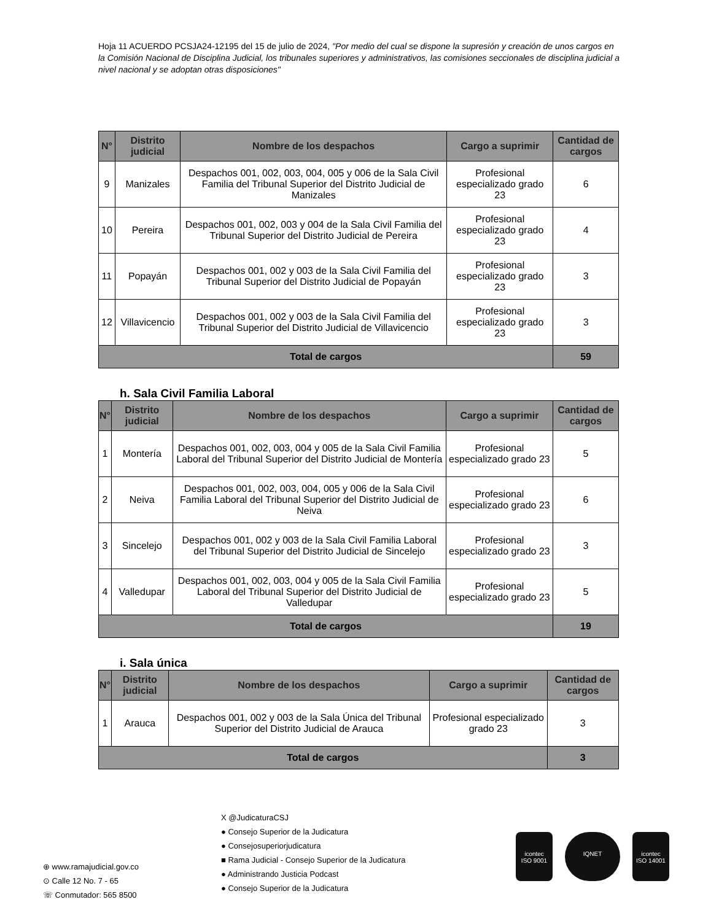Hoja 11 ACUERDO PCSJA24-12195 del 15 de julio de 2024, "Por medio del cual se dispone la supresión y creación de unos cargos en la Comisión Nacional de Disciplina Judicial, los tribunales superiores y administrativos, las comisiones seccionales de disciplina judicial a nivel nacional y se adoptan otras disposiciones"
| N° | Distrito judicial | Nombre de los despachos | Cargo a suprimir | Cantidad de cargos |
| --- | --- | --- | --- | --- |
| 9 | Manizales | Despachos 001, 002, 003, 004, 005 y 006 de la Sala Civil Familia del Tribunal Superior del Distrito Judicial de Manizales | Profesional especializado grado 23 | 6 |
| 10 | Pereira | Despachos 001, 002, 003 y 004 de la Sala Civil Familia del Tribunal Superior del Distrito Judicial de Pereira | Profesional especializado grado 23 | 4 |
| 11 | Popayán | Despachos 001, 002 y 003 de la Sala Civil Familia del Tribunal Superior del Distrito Judicial de Popayán | Profesional especializado grado 23 | 3 |
| 12 | Villavicencio | Despachos 001, 002 y 003 de la Sala Civil Familia del Tribunal Superior del Distrito Judicial de Villavicencio | Profesional especializado grado 23 | 3 |
| Total de cargos | | | | 59 |
h. Sala Civil Familia Laboral
| N° | Distrito judicial | Nombre de los despachos | Cargo a suprimir | Cantidad de cargos |
| --- | --- | --- | --- | --- |
| 1 | Montería | Despachos 001, 002, 003, 004 y 005 de la Sala Civil Familia Laboral del Tribunal Superior del Distrito Judicial de Montería | Profesional especializado grado 23 | 5 |
| 2 | Neiva | Despachos 001, 002, 003, 004, 005 y 006 de la Sala Civil Familia Laboral del Tribunal Superior del Distrito Judicial de Neiva | Profesional especializado grado 23 | 6 |
| 3 | Sincelejo | Despachos 001, 002 y 003 de la Sala Civil Familia Laboral del Tribunal Superior del Distrito Judicial de Sincelejo | Profesional especializado grado 23 | 3 |
| 4 | Valledupar | Despachos 001, 002, 003, 004 y 005 de la Sala Civil Familia Laboral del Tribunal Superior del Distrito Judicial de Valledupar | Profesional especializado grado 23 | 5 |
| Total de cargos | | | | 19 |
i. Sala única
| N° | Distrito judicial | Nombre de los despachos | Cargo a suprimir | Cantidad de cargos |
| --- | --- | --- | --- | --- |
| 1 | Arauca | Despachos 001, 002 y 003 de la Sala Única del Tribunal Superior del Distrito Judicial de Arauca | Profesional especializado grado 23 | 3 |
| Total de cargos | | | | 3 |
X @JudicaturaCSJ
● Consejo Superior de la Judicatura
● Consejosuperiorjudicatura
■ Rama Judicial - Consejo Superior de la Judicatura
● Administrando Justicia Podcast
● Consejo Superior de la Judicatura
⊕ www.ramajudicial.gov.co
⊙ Calle 12 No. 7 - 65
☏ Conmutador: 565 8500
icontec
ISO 9001
IQNET icontec
ISO 14001